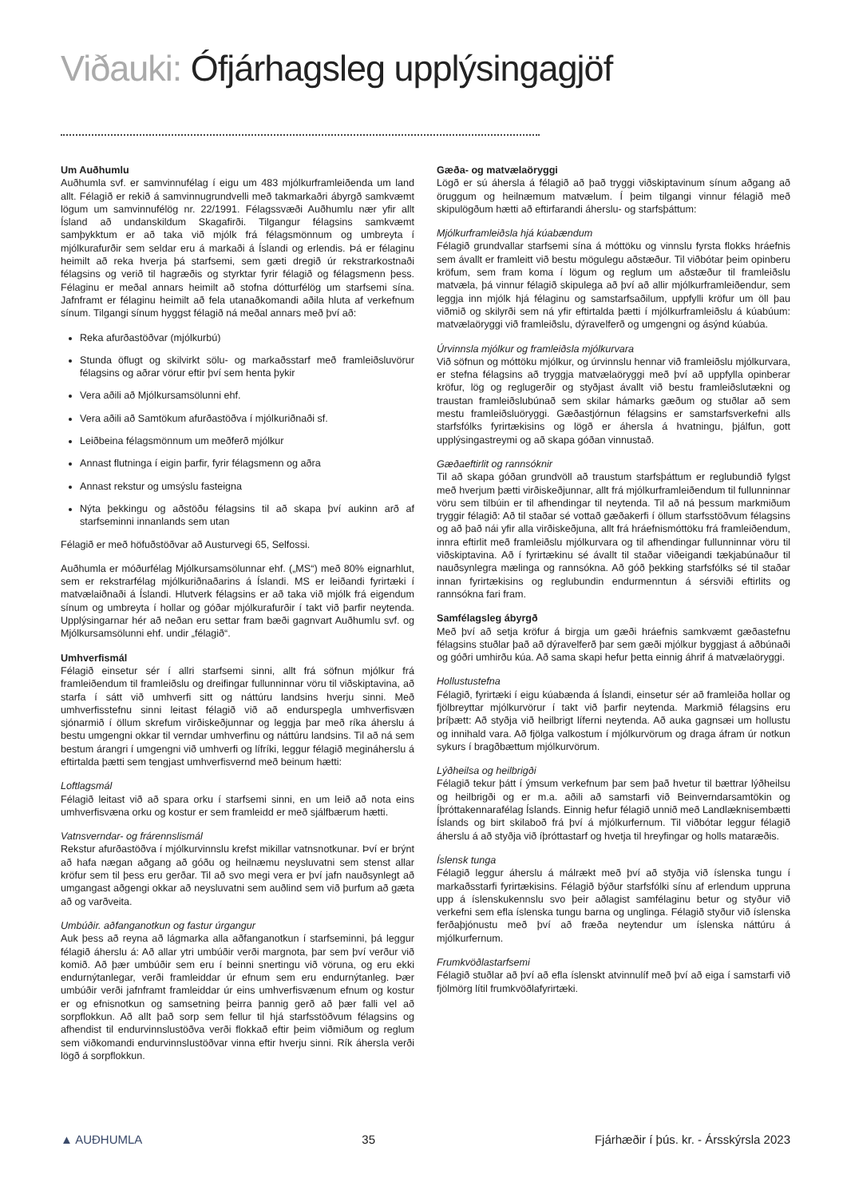Viðauki: Ófjárhagsleg upplýsingagjöf
Um Auðhumlu
Auðhumla svf. er samvinnufélag í eigu um 483 mjólkurframleiðenda um land allt. Félagið er rekið á samvinnugrundvelli með takmarkaðri ábyrgð samkvæmt lögum um samvinnufélög nr. 22/1991. Félagssvæði Auðhumlu nær yfir allt Ísland að undanskildum Skagafirði. Tilgangur félagsins samkvæmt samþykktum er að taka við mjólk frá félagsmönnum og umbreyta í mjólkurafurðir sem seldar eru á markaði á Íslandi og erlendis. Þá er félaginu heimilt að reka hverja þá starfsemi, sem gæti dregið úr rekstrarkostnaði félagsins og verið til hagræðis og styrktar fyrir félagið og félagsmenn þess. Félaginu er meðal annars heimilt að stofna dótturfélög um starfsemi sína. Jafnframt er félaginu heimilt að fela utanaðkomandi aðila hluta af verkefnum sínum. Tilgangi sínum hyggst félagið ná meðal annars með því að:
Reka afurðastöðvar (mjólkurbú)
Stunda öflugt og skilvirkt sölu- og markaðsstarf með framleiðsluvörur félagsins og aðrar vörur eftir því sem henta þykir
Vera aðili að Mjólkursamsölunni ehf.
Vera aðili að Samtökum afurðastöðva í mjólkuriðnaði sf.
Leiðbeina félagsmönnum um meðferð mjólkur
Annast flutninga í eigin þarfir, fyrir félagsmenn og aðra
Annast rekstur og umsýslu fasteigna
Nýta þekkingu og aðstöðu félagsins til að skapa því aukinn arð af starfseminni innanlands sem utan
Félagið er með höfuðstöðvar að Austurvegi 65, Selfossi.
Auðhumla er móðurfélag Mjólkursamsölunnar ehf. („MS“) með 80% eignarhlut, sem er rekstrarfélag mjólkuriðnaðarins á Íslandi. MS er leiðandi fyrirtæki í matvælaiðnaði á Íslandi. Hlutverk félagsins er að taka við mjólk frá eigendum sínum og umbreyta í hollar og góðar mjólkurafurðir í takt við þarfir neytenda. Upplýsingarnar hér að neðan eru settar fram bæði gagnvart Auðhumlu svf. og Mjólkursamsölunni ehf. undir „félagið“.
Umhverfismál
Félagið einsetur sér í allri starfsemi sinni, allt frá söfnun mjólkur frá framleiðendum til framleiðslu og dreifingar fullunninnar vöru til viðskiptavina, að starfa í sátt við umhverfi sitt og náttúru landsins hverju sinni. Með umhverfisstefnu sinni leitast félagið við að endurspegla umhverfisvæn sjónarmið í öllum skrefum virðiskeðjunnar og leggja þar með ríka áherslu á bestu umgengni okkar til verndar umhverfinu og náttúru landsins. Til að ná sem bestum árangri í umgengni við umhverfi og lífríki, leggur félagið megináherslu á eftirtalda þætti sem tengjast umhverfisvernd með beinum hætti:
Loftlagsmál
Félagið leitast við að spara orku í starfsemi sinni, en um leið að nota eins umhverfisvæna orku og kostur er sem framleidd er með sjálfbærum hætti.
Vatnsverndar- og frárennslismál
Rekstur afurðastöðva í mjólkurvinnslu krefst mikillar vatnsnotkunar. Því er brýnt að hafa nægan aðgang að góðu og heilnæmu neysluvatni sem stenst allar kröfur sem til þess eru gerðar. Til að svo megi vera er því jafn nauðsynlegt að umgangast aðgengi okkar að neysluvatni sem auðlind sem við þurfum að gæta að og varðveita.
Umbúðir. aðfanganotkun og fastur úrgangur
Auk þess að reyna að lágmarka alla aðfanganotkun í starfseminni, þá leggur félagið áherslu á: Að allar ytri umbúðir verði margnota, þar sem því verður við komið. Að þær umbúðir sem eru í beinni snertingu við vöruna, og eru ekki endurnýtanlegar, verði framleiddar úr efnum sem eru endurnýtanleg. Þær umbúðir verði jafnframt framleiddar úr eins umhverfisvænum efnum og kostur er og efnisnotkun og samsetning þeirra þannig gerð að þær falli vel að sorpflokkun. Að allt það sorp sem fellur til hjá starfsstöðvum félagsins og afhendist til endurvinnslustöðva verði flokkað eftir þeim viðmiðum og reglum sem viðkomandi endurvinnslustöðvar vinna eftir hverju sinni. Rík áhersla verði lögð á sorpflokkun.
Gæða- og matvælaöryggi
Lögð er sú áhersla á félagið að það tryggi viðskiptavinum sínum aðgang að öruggum og heilnæmum matvælum. Í þeim tilgangi vinnur félagið með skipulögðum hætti að eftirfarandi áherslu- og starfsþáttum:
Mjólkurframleiðsla hjá kúabændum
Félagið grundvallar starfsemi sína á móttöku og vinnslu fyrsta flokks hráefnis sem ávallt er framleitt við bestu mögulegu aðstæður. Til viðbótar þeim opinberu kröfum, sem fram koma í lögum og reglum um aðstæður til framleiðslu matvæla, þá vinnur félagið skipulega að því að allir mjólkurframleiðendur, sem leggja inn mjólk hjá félaginu og samstarfsaðilum, uppfylli kröfur um öll þau viðmið og skilyrði sem ná yfir eftirtalda þætti í mjólkurframleiðslu á kúabúum: matvælaöryggi við framleiðslu, dýravelferð og umgengni og ásýnd kúabúa.
Úrvinnsla mjólkur og framleiðsla mjólkurvara
Við söfnun og móttöku mjólkur, og úrvinnslu hennar við framleiðslu mjólkurvara, er stefna félagsins að tryggja matvælaöryggi með því að uppfylla opinberar kröfur, lög og reglugerðir og styðjast ávallt við bestu framleiðslutækni og traustan framleiðslubúnað sem skilar hámarks gæðum og stuðlar að sem mestu framleiðsluöryggi. Gæðastjórnun félagsins er samstarfsverkefni alls starfsfólks fyrirtækisins og lögð er áhersla á hvatningu, þjálfun, gott upplýsingastreymi og að skapa góðan vinnustað.
Gæðaeftirlit og rannsóknir
Til að skapa góðan grundvöll að traustum starfsþáttum er reglubundið fylgst með hverjum þætti virðiskeðjunnar, allt frá mjólkurframleiðendum til fullunninnar vöru sem tilbúin er til afhendingar til neytenda. Til að ná þessum markmiðum tryggir félagið: Að til staðar sé vottað gæðakerfi í öllum starfsstöðvum félagsins og að það nái yfir alla virðiskeðjuna, allt frá hráefnismóttöku frá framleiðendum, innra eftirlit með framleiðslu mjólkurvara og til afhendingar fullunninnar vöru til viðskiptavina. Að í fyrirtækinu sé ávallt til staðar viðeigandi tækjabúnaður til nauðsynlegra mælinga og rannsókna. Að góð þekking starfsfólks sé til staðar innan fyrirtækisins og reglubundin endurmenntun á sérsviði eftirlits og rannsókna fari fram.
Samfélagsleg ábyrgð
Með því að setja kröfur á birgja um gæði hráefnis samkvæmt gæðastefnu félagsins stuðlar það að dýravelferð þar sem gæði mjólkur byggjast á aðbúnaði og góðri umhirðu kúa. Að sama skapi hefur þetta einnig áhrif á matvælaöryggi.
Hollustustefna
Félagið, fyrirtæki í eigu kúabænda á Íslandi, einsetur sér að framleiða hollar og fjölbreyttar mjólkurvörur í takt við þarfir neytenda. Markmið félagsins eru þríþætt: Að styðja við heilbrigt líferni neytenda. Að auka gagnsæi um hollustu og innihald vara. Að fjölga valkostum í mjólkurvörum og draga áfram úr notkun sykurs í bragðbættum mjólkurvörum.
Lýðheilsa og heilbrigði
Félagið tekur þátt í ýmsum verkefnum þar sem það hvetur til bættrar lýðheilsu og heilbrigði og er m.a. aðili að samstarfi við Beinverndarsamtökin og Íþróttakennarafélag Íslands. Einnig hefur félagið unnið með Landlæknisembætti Íslands og birt skilaboð frá því á mjólkurfernum. Til viðbótar leggur félagið áherslu á að styðja við íþróttastarf og hvetja til hreyfingar og holls mataræðis.
Íslensk tunga
Félagið leggur áherslu á málrækt með því að styðja við íslenska tungu í markaðsstarfi fyrirtækisins. Félagið býður starfsfólki sínu af erlendum uppruna upp á íslenskukennslu svo þeir aðlagist samfélaginu betur og styður við verkefni sem efla íslenska tungu barna og unglinga. Félagið styður við íslenska ferðaþjónustu með því að fræða neytendur um íslenska náttúru á mjólkurfernum.
Frumkvöðlastarfsemi
Félagið stuðlar að því að efla íslenskt atvinnulíf með því að eiga í samstarfi við fjölmörg lítil frumkvöðlafyrirtæki.
▲ AUÐHUMLA 35 Fjárhæðir í þús. kr. - Ársskýrsla 2023